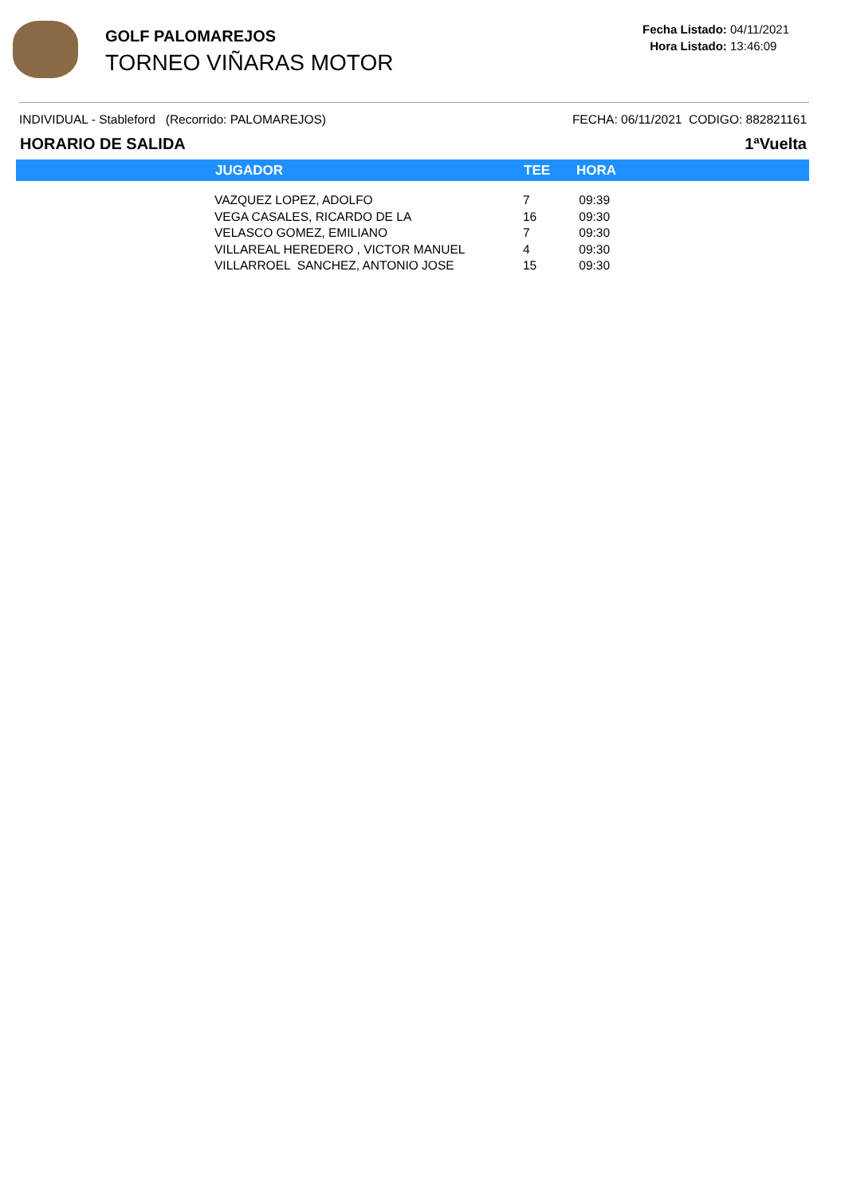GOLF PALOMAREJOS
TORNEO VIÑARAS MOTOR
Fecha Listado: 04/11/2021
Hora Listado: 13:46:09
INDIVIDUAL - Stableford (Recorrido: PALOMAREJOS) FECHA: 06/11/2021 CODIGO: 882821161
HORARIO DE SALIDA 1ªVuelta
| | JUGADOR | TEE | HORA |
| --- | --- | --- | --- |
| | VAZQUEZ LOPEZ, ADOLFO | 7 | 09:39 |
| | VEGA CASALES, RICARDO DE LA | 16 | 09:30 |
| | VELASCO GOMEZ, EMILIANO | 7 | 09:30 |
| | VILLAREAL HEREDERO , VICTOR MANUEL | 4 | 09:30 |
| | VILLARROEL SANCHEZ, ANTONIO JOSE | 15 | 09:30 |